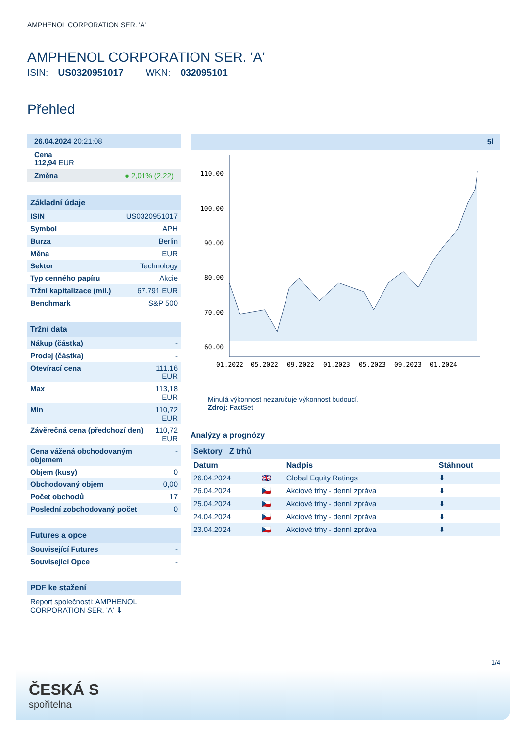AMPHENOL CORPORATION SER. 'A'
AMPHENOL CORPORATION SER. 'A'
ISIN: US0320951017 WKN: 032095101
Přehled
26.04.2024 20:21:08
Cena
112,94 EUR
Změna ● 2,01% (2,22)
Základní údaje
| ISIN | US0320951017 |
| Symbol | APH |
| Burza | Berlin |
| Měna | EUR |
| Sektor | Technology |
| Typ cenného papíru | Akcie |
| Tržní kapitalizace (mil.) | 67.791 EUR |
| Benchmark | S&P 500 |
Tržní data
| Nákup (částka) | - |
| Prodej (částka) | - |
| Otevírací cena | 111,16 EUR |
| Max | 113,18 EUR |
| Min | 110,72 EUR |
| Závěrečná cena (předchozí den) | 110,72 EUR |
| Cena vážená obchodovaným objemem | - |
| Objem (kusy) | 0 |
| Obchodovaný objem | 0,00 |
| Počet obchodů | 17 |
| Poslední zobchodovaný počet | 0 |
Futures a opce
| Související Futures | - |
| Související Opce | - |
PDF ke stažení
Report společnosti: AMPHENOL CORPORATION SER. 'A' ⬇
5l
110.00
100.00
90.00
80.00
70.00
60.00
01.2022
05.2022
09.2022
01.2023
05.2023
09.2023
01.2024
Minulá výkonnost nezaručuje výkonnost budoucí.
Zdroj: FactSet
Analýzy a prognózy
Sektory Z trhů
| Datum | | Nadpis | Stáhnout |
| --- | --- | --- | --- |
| 26.04.2024 | 🇬🇧 | Global Equity Ratings | ⬇ |
| 26.04.2024 | 🇨🇿 | Akciové trhy - denní zpráva | ⬇ |
| 25.04.2024 | 🇨🇿 | Akciové trhy - denní zpráva | ⬇ |
| 24.04.2024 | 🇨🇿 | Akciové trhy - denní zpráva | ⬇ |
| 23.04.2024 | 🇨🇿 | Akciové trhy - denní zpráva | ⬇ |
1/4
ČESKÁ S
spořitelna